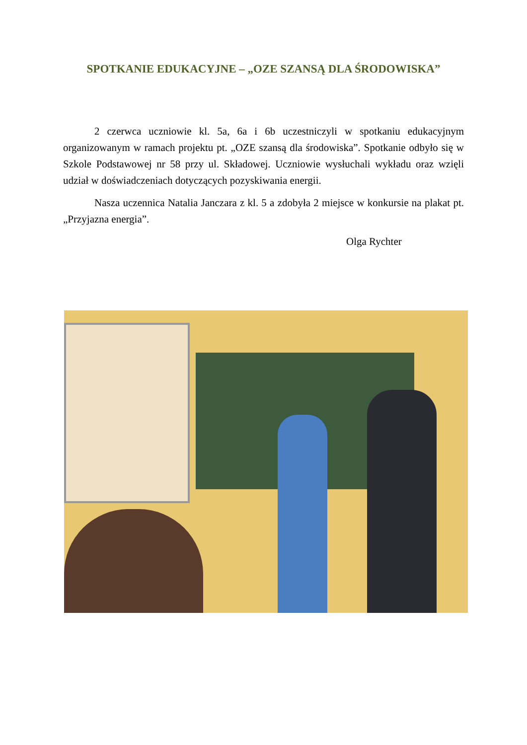SPOTKANIE EDUKACYJNE – „OZE SZANSĄ DLA ŚRODOWISKA”
2 czerwca uczniowie kl. 5a, 6a i 6b uczestniczyli w spotkaniu edukacyjnym organizowanym w ramach projektu pt. „OZE szansą dla środowiska”. Spotkanie odbyło się w Szkole Podstawowej nr 58 przy ul. Składowej. Uczniowie wysłuchali wykładu oraz wzięli udział w doświadczeniach dotyczących pozyskiwania energii.
Nasza uczennica Natalia Janczara z kl. 5 a zdobyła 2 miejsce w konkursie na plakat pt. „Przyjazna energia”.
Olga Rychter